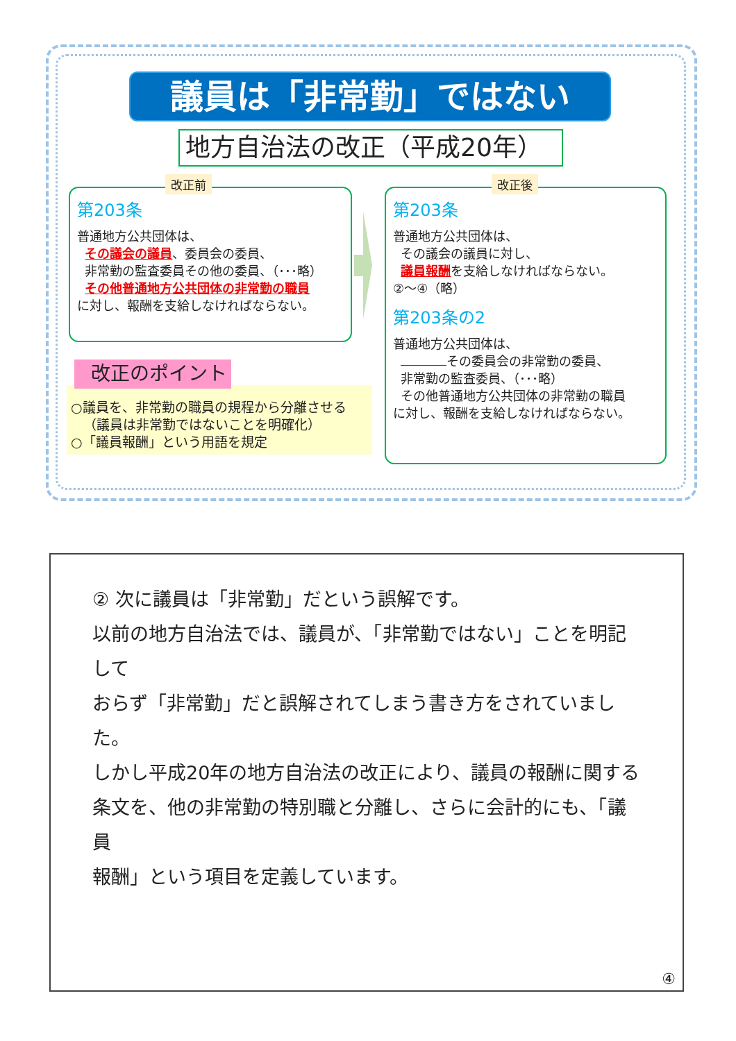議員は「非常勤」ではない
地方自治法の改正（平成20年）
第203条
普通地方公共団体は、
その議会の議員、委員会の委員、
非常勤の監査委員その他の委員、（･･･略）
その他普通地方公共団体の非常勤の職員
に対し、報酬を支給しなければならない。
改正前
第203条
普通地方公共団体は、
その議会の議員に対し、
議員報酬を支給しなければならない。
②～④（略）
第203条の2
普通地方公共団体は、
その委員会の非常勤の委員、
非常勤の監査委員、（･･･略）
その他普通地方公共団体の非常勤の職員
に対し、報酬を支給しなければならない。
改正後
○議員を、非常勤の職員の規程から分離させる
（議員は非常勤ではないことを明確化）
○「議員報酬」という用語を規定
改正のポイント
② 次に議員は「非常勤」だという誤解です。
以前の地方自治法では、議員が、「非常勤ではない」ことを明記して
おらず「非常勤」だと誤解されてしまう書き方をされていました。
しかし平成20年の地方自治法の改正により、議員の報酬に関する
条文を、他の非常勤の特別職と分離し、さらに会計的にも、「議員
報酬」という項目を定義しています。
④